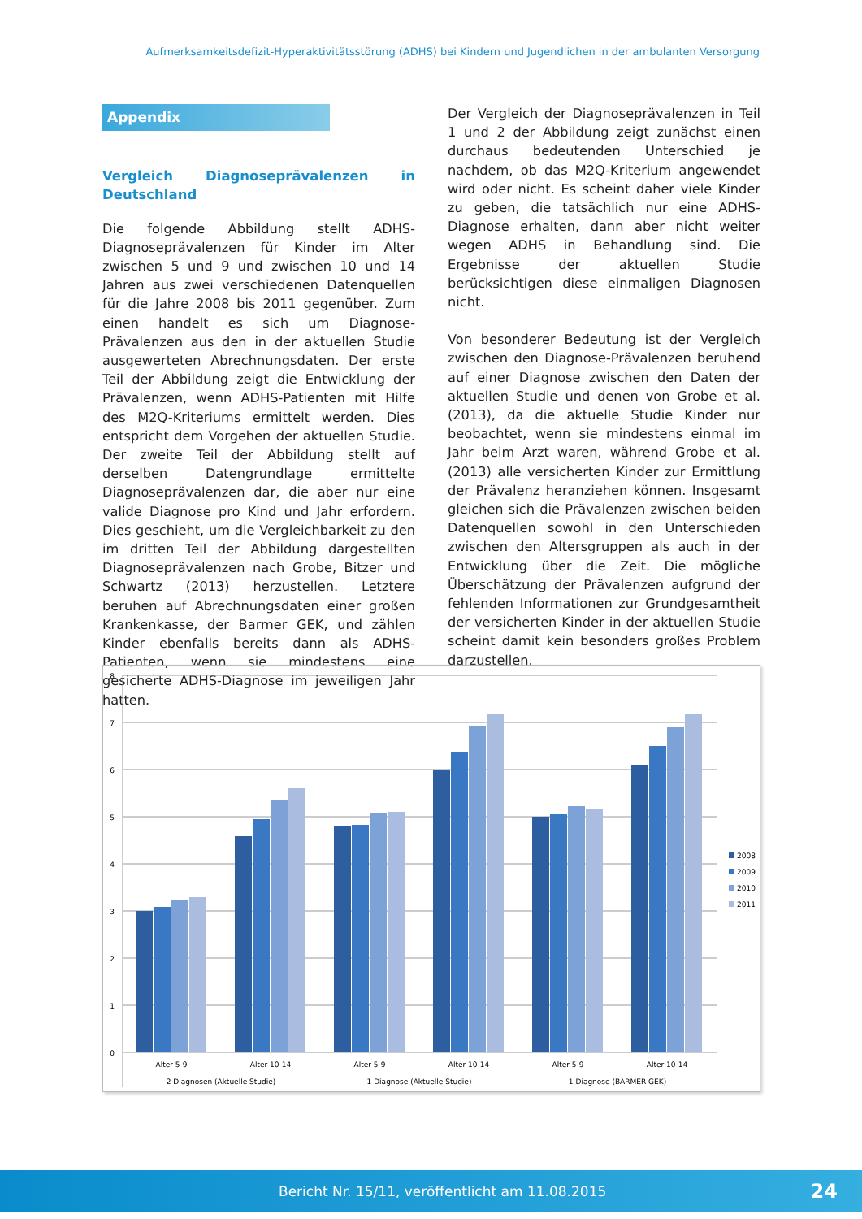Aufmerksamkeitsdefizit-Hyperaktivitätsstörung (ADHS) bei Kindern und Jugendlichen in der ambulanten Versorgung
Appendix
Vergleich Diagnoseprävalenzen in Deutschland
Die folgende Abbildung stellt ADHS-Diagnoseprävalenzen für Kinder im Alter zwischen 5 und 9 und zwischen 10 und 14 Jahren aus zwei verschiedenen Datenquellen für die Jahre 2008 bis 2011 gegenüber. Zum einen handelt es sich um Diagnose-Prävalenzen aus den in der aktuellen Studie ausgewerteten Abrechnungsdaten. Der erste Teil der Abbildung zeigt die Entwicklung der Prävalenzen, wenn ADHS-Patienten mit Hilfe des M2Q-Kriteriums ermittelt werden. Dies entspricht dem Vorgehen der aktuellen Studie. Der zweite Teil der Abbildung stellt auf derselben Datengrundlage ermittelte Diagnoseprävalenzen dar, die aber nur eine valide Diagnose pro Kind und Jahr erfordern. Dies geschieht, um die Vergleichbarkeit zu den im dritten Teil der Abbildung dargestellten Diagnoseprävalenzen nach Grobe, Bitzer und Schwartz (2013) herzustellen. Letztere beruhen auf Abrechnungsdaten einer großen Krankenkasse, der Barmer GEK, und zählen Kinder ebenfalls bereits dann als ADHS-Patienten, wenn sie mindestens eine gesicherte ADHS-Diagnose im jeweiligen Jahr hatten.
Der Vergleich der Diagnoseprävalenzen in Teil 1 und 2 der Abbildung zeigt zunächst einen durchaus bedeutenden Unterschied je nachdem, ob das M2Q-Kriterium angewendet wird oder nicht. Es scheint daher viele Kinder zu geben, die tatsächlich nur eine ADHS-Diagnose erhalten, dann aber nicht weiter wegen ADHS in Behandlung sind. Die Ergebnisse der aktuellen Studie berücksichtigen diese einmaligen Diagnosen nicht.
Von besonderer Bedeutung ist der Vergleich zwischen den Diagnose-Prävalenzen beruhend auf einer Diagnose zwischen den Daten der aktuellen Studie und denen von Grobe et al. (2013), da die aktuelle Studie Kinder nur beobachtet, wenn sie mindestens einmal im Jahr beim Arzt waren, während Grobe et al. (2013) alle versicherten Kinder zur Ermittlung der Prävalenz heranziehen können. Insgesamt gleichen sich die Prävalenzen zwischen beiden Datenquellen sowohl in den Unterschieden zwischen den Altersgruppen als auch in der Entwicklung über die Zeit. Die mögliche Überschätzung der Prävalenzen aufgrund der fehlenden Informationen zur Grundgesamtheit der versicherten Kinder in der aktuellen Studie scheint damit kein besonders großes Problem darzustellen.
8
7
6
5
4
3
2
1
0
Alter 5-9
Alter 10-14
Alter 5-9
Alter 10-14
Alter 5-9
Alter 10-14
2 Diagnosen (Aktuelle Studie)
1 Diagnose (Aktuelle Studie)
1 Diagnose (BARMER GEK)
2008
2009
2010
2011
Bericht Nr. 15/11, veröffentlicht am 11.08.2015 24